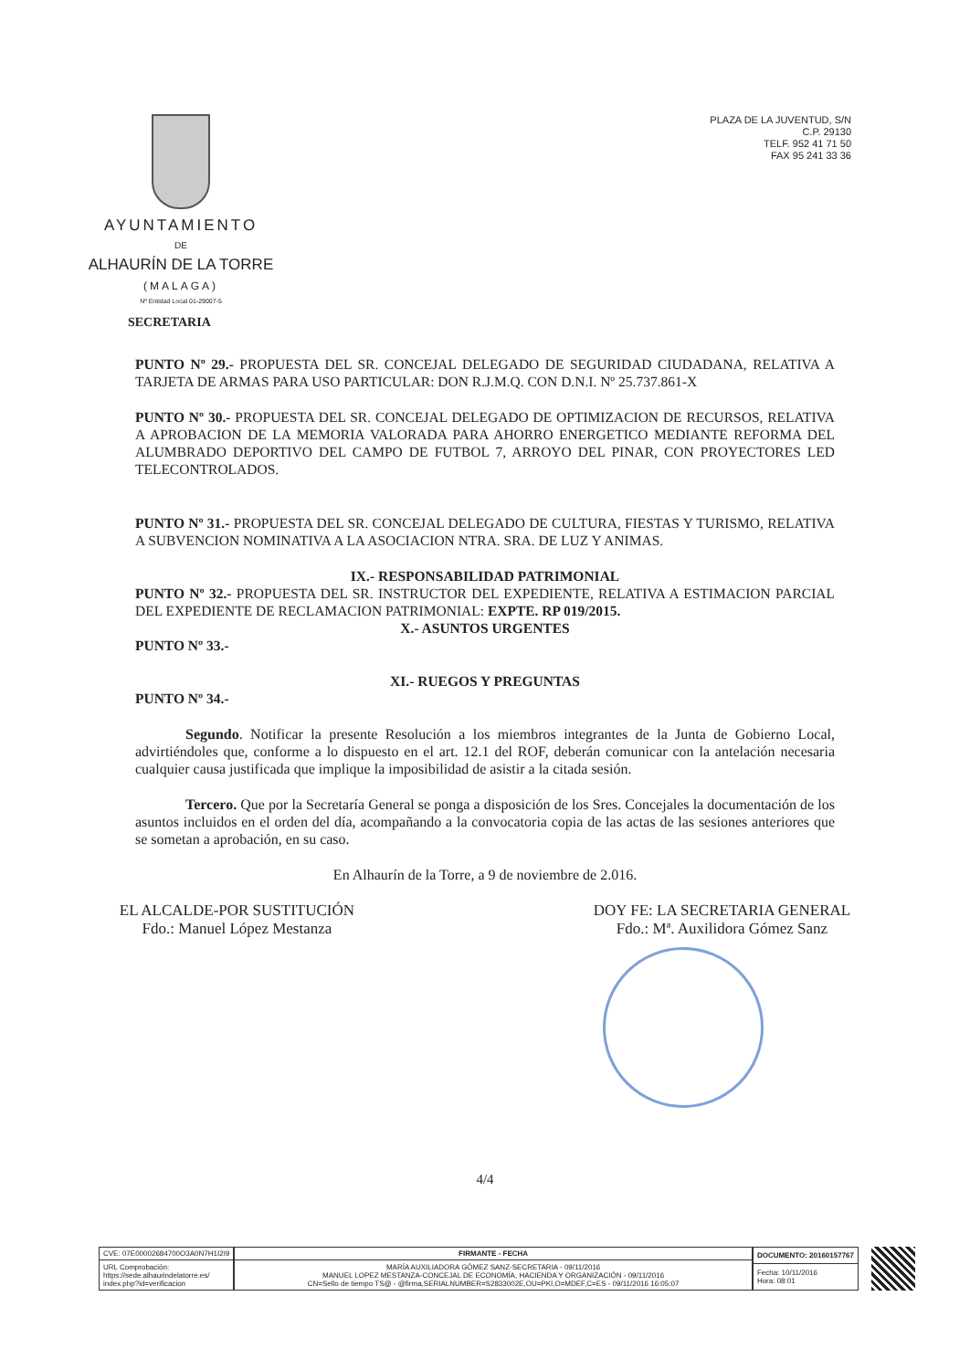AYUNTAMIENTO
DE
ALHAURÍN DE LA TORRE
(MALAGA)
Nº Entidad Local 01-29007-5
PLAZA DE LA JUVENTUD, S/N
C.P. 29130
TELF. 952 41 71 50
FAX 95 241 33 36
SECRETARIA
PUNTO Nº 29.- PROPUESTA DEL SR. CONCEJAL DELEGADO DE SEGURIDAD CIUDADANA, RELATIVA A TARJETA DE ARMAS PARA USO PARTICULAR: DON R.J.M.Q. CON D.N.I. Nº 25.737.861-X
PUNTO Nº 30.- PROPUESTA DEL SR. CONCEJAL DELEGADO DE OPTIMIZACION DE RECURSOS, RELATIVA A APROBACION DE LA MEMORIA VALORADA PARA AHORRO ENERGETICO MEDIANTE REFORMA DEL ALUMBRADO DEPORTIVO DEL CAMPO DE FUTBOL 7, ARROYO DEL PINAR, CON PROYECTORES LED TELECONTROLADOS.
PUNTO Nº 31.- PROPUESTA DEL SR. CONCEJAL DELEGADO DE CULTURA, FIESTAS Y TURISMO, RELATIVA A SUBVENCION NOMINATIVA A LA ASOCIACION NTRA. SRA. DE LUZ Y ANIMAS.
IX.- RESPONSABILIDAD PATRIMONIAL
PUNTO Nº 32.- PROPUESTA DEL SR. INSTRUCTOR DEL EXPEDIENTE, RELATIVA A ESTIMACION PARCIAL DEL EXPEDIENTE DE RECLAMACION PATRIMONIAL: EXPTE. RP 019/2015.
X.- ASUNTOS URGENTES
PUNTO Nº 33.-
XI.- RUEGOS Y PREGUNTAS
PUNTO Nº 34.-
Segundo. Notificar la presente Resolución a los miembros integrantes de la Junta de Gobierno Local, advirtiéndoles que, conforme a lo dispuesto en el art. 12.1 del ROF, deberán comunicar con la antelación necesaria cualquier causa justificada que implique la imposibilidad de asistir a la citada sesión.
Tercero. Que por la Secretaría General se ponga a disposición de los Sres. Concejales la documentación de los asuntos incluidos en el orden del día, acompañando a la convocatoria copia de las actas de las sesiones anteriores que se sometan a aprobación, en su caso.
En Alhaurín de la Torre, a 9 de noviembre de 2.016.
EL ALCALDE-POR SUSTITUCIÓN
Fdo.: Manuel López Mestanza
DOY FE: LA SECRETARIA GENERAL
Fdo.: Mª. Auxilidora Gómez Sanz
4/4
| CVE: 07E00002684700O3A0N7H1I2I9 |
| URL Comprobación: https://sede.alhaurindelatorre.es/ index.php?id=verificacion |
| FIRMANTE - FECHA |
| --- |
| MARÍA AUXILIADORA GÓMEZ SANZ-SECRETARIA - 09/11/2016 MANUEL LOPEZ MESTANZA-CONCEJAL DE ECONOMÍA, HACIENDA Y ORGANIZACIÓN - 09/11/2016 CN=Sello de tiempo TS@ - @firma,SERIALNUMBER=S2833002E,OU=PKI,O=MDEF,C=ES - 09/11/2016 16:05:07 |
| DOCUMENTO: 20160157767 |
| --- |
| Fecha: 10/11/2016 Hora: 08:01 |